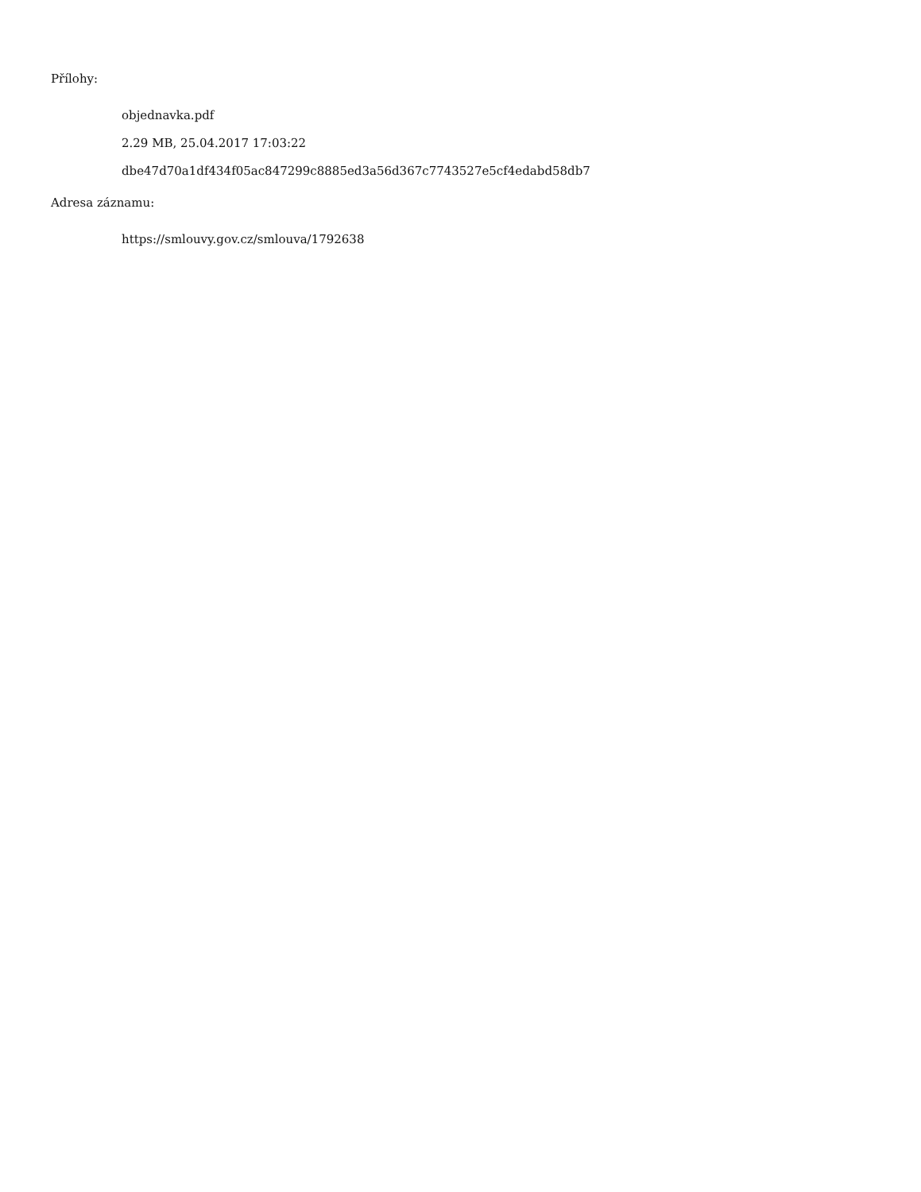Přílohy:
objednavka.pdf
2.29 MB, 25.04.2017 17:03:22
dbe47d70a1df434f05ac847299c8885ed3a56d367c7743527e5cf4edabd58db7
Adresa záznamu:
https://smlouvy.gov.cz/smlouva/1792638